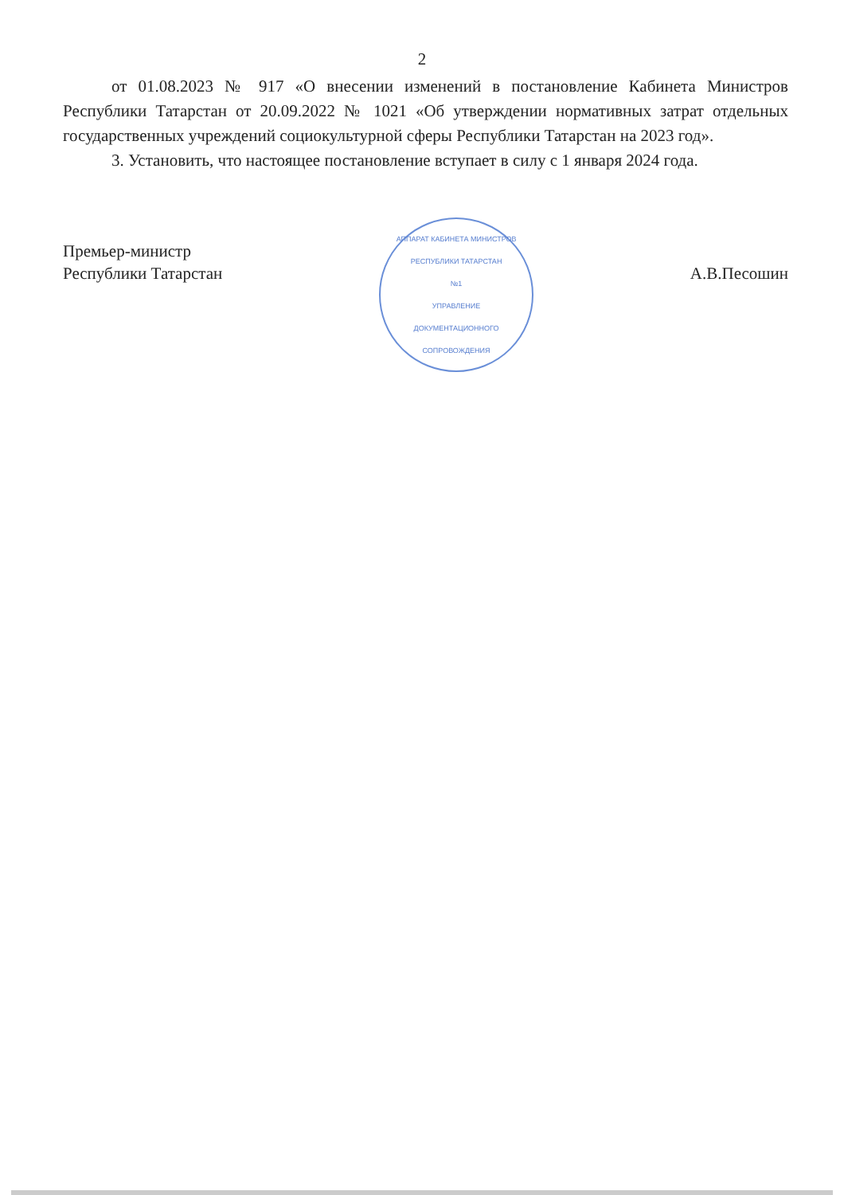2
от 01.08.2023 № 917 «О внесении изменений в постановление Кабинета Министров Республики Татарстан от 20.09.2022 № 1021 «Об утверждении нормативных затрат отдельных государственных учреждений социокультурной сферы Республики Татарстан на 2023 год».
3. Установить, что настоящее постановление вступает в силу с 1 января 2024 года.
Премьер-министр
Республики Татарстан
АППАРАТ КАБИНЕТА МИНИСТРОВ
РЕСПУБЛИКИ ТАТАРСТАН
№1
УПРАВЛЕНИЕ
ДОКУМЕНТАЦИОННОГО
СОПРОВОЖДЕНИЯ
А.В.Песошин